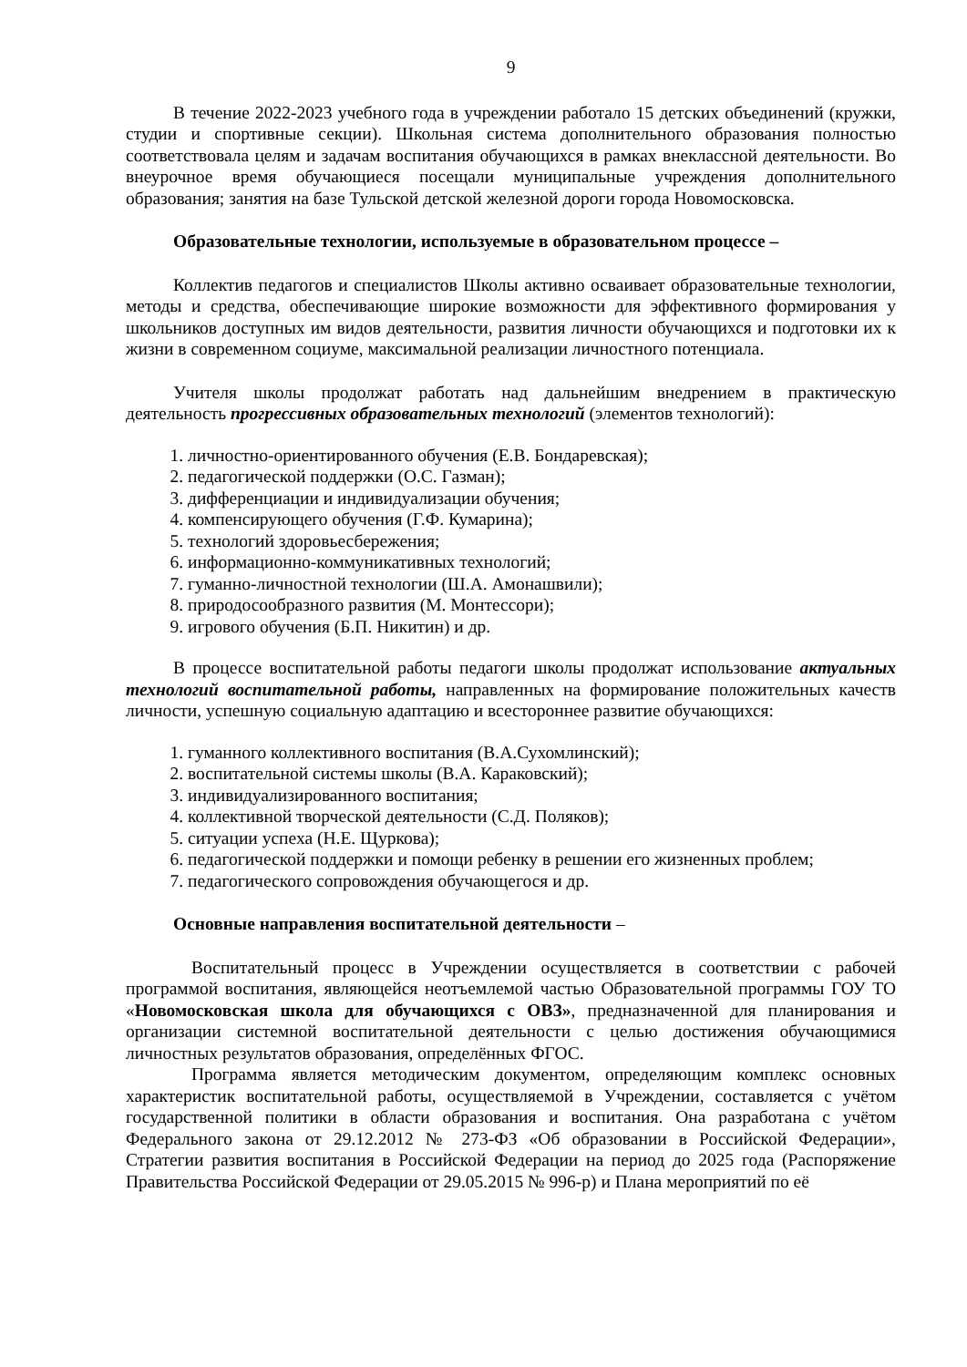9
В течение 2022-2023 учебного года в учреждении работало 15 детских объединений (кружки, студии и спортивные секции). Школьная система дополнительного образования полностью соответствовала целям и задачам воспитания обучающихся в рамках внеклассной деятельности. Во внеурочное время обучающиеся посещали муниципальные учреждения дополнительного образования; занятия на базе Тульской детской железной дороги города Новомосковска.
Образовательные технологии, используемые в образовательном процессе –
Коллектив педагогов и специалистов Школы активно осваивает образовательные технологии, методы и средства, обеспечивающие широкие возможности для эффективного формирования у школьников доступных им видов деятельности, развития личности обучающихся и подготовки их к жизни в современном социуме, максимальной реализации личностного потенциала.
Учителя школы продолжат работать над дальнейшим внедрением в практическую деятельность прогрессивных образовательных технологий (элементов технологий):
1. личностно-ориентированного обучения (Е.В. Бондаревская);
2. педагогической поддержки (О.С. Газман);
3. дифференциации и индивидуализации обучения;
4. компенсирующего обучения (Г.Ф. Кумарина);
5. технологий здоровьесбережения;
6. информационно-коммуникативных технологий;
7. гуманно-личностной технологии (Ш.А. Амонашвили);
8. природосообразного развития (М. Монтессори);
9. игрового обучения (Б.П. Никитин) и др.
В процессе воспитательной работы педагоги школы продолжат использование актуальных технологий воспитательной работы, направленных на формирование положительных качеств личности, успешную социальную адаптацию и всестороннее развитие обучающихся:
1. гуманного коллективного воспитания (В.А.Сухомлинский);
2. воспитательной системы школы (В.А. Караковский);
3. индивидуализированного воспитания;
4. коллективной творческой деятельности (С.Д. Поляков);
5. ситуации успеха (Н.Е. Щуркова);
6. педагогической поддержки и помощи ребенку в решении его жизненных проблем;
7. педагогического сопровождения обучающегося и др.
Основные направления воспитательной деятельности –
Воспитательный процесс в Учреждении осуществляется в соответствии с рабочей программой воспитания, являющейся неотъемлемой частью Образовательной программы ГОУ ТО «Новомосковская школа для обучающихся с ОВЗ», предназначенной для планирования и организации системной воспитательной деятельности с целью достижения обучающимися личностных результатов образования, определённых ФГОС.
Программа является методическим документом, определяющим комплекс основных характеристик воспитательной работы, осуществляемой в Учреждении, составляется с учётом государственной политики в области образования и воспитания. Она разработана с учётом Федерального закона от 29.12.2012 № 273-ФЗ «Об образовании в Российской Федерации», Стратегии развития воспитания в Российской Федерации на период до 2025 года (Распоряжение Правительства Российской Федерации от 29.05.2015 № 996-р) и Плана мероприятий по её